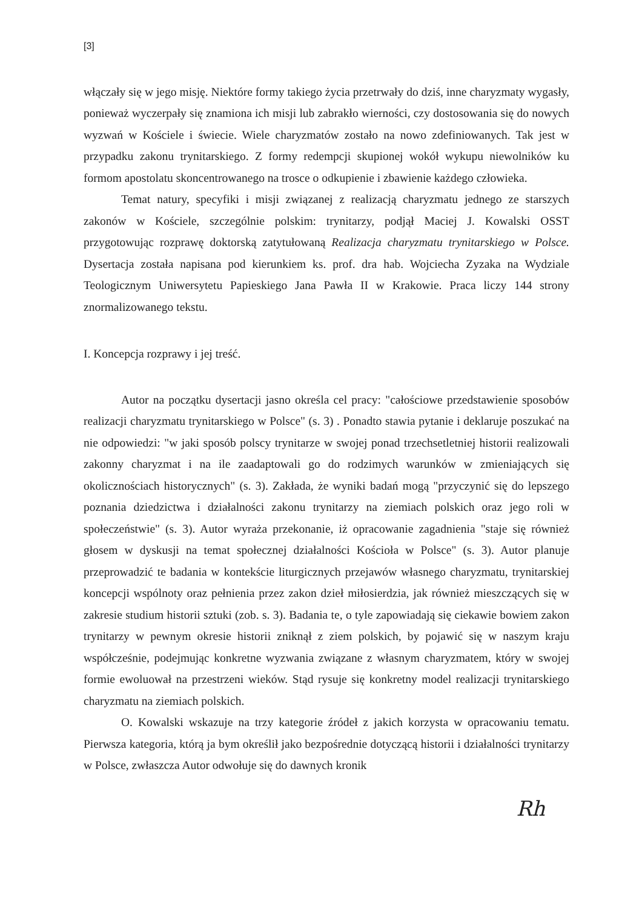[3]
włączały się w jego misję. Niektóre formy takiego życia przetrwały do dziś, inne charyzmaty wygasły, ponieważ wyczerpały się znamiona ich misji lub zabrakło wierności, czy dostosowania się do nowych wyzwań w Kościele i świecie. Wiele charyzmatów zostało na nowo zdefiniowanych. Tak jest w przypadku zakonu trynitarskiego. Z formy redempcji skupionej wokół wykupu niewolników ku formom apostolatu skoncentrowanego na trosce o odkupienie i zbawienie każdego człowieka.
Temat natury, specyfiki i misji związanej z realizacją charyzmatu jednego ze starszych zakonów w Kościele, szczególnie polskim: trynitarzy, podjął Maciej J. Kowalski OSST przygotowując rozprawę doktorską zatytułowaną Realizacja charyzmatu trynitarskiego w Polsce. Dysertacja została napisana pod kierunkiem ks. prof. dra hab. Wojciecha Zyzaka na Wydziale Teologicznym Uniwersytetu Papieskiego Jana Pawła II w Krakowie. Praca liczy 144 strony znormalizowanego tekstu.
I. Koncepcja rozprawy i jej treść.
Autor na początku dysertacji jasno określa cel pracy: "całościowe przedstawienie sposobów realizacji charyzmatu trynitarskiego w Polsce" (s. 3) . Ponadto stawia pytanie i deklaruje poszukać na nie odpowiedzi: "w jaki sposób polscy trynitarze w swojej ponad trzechsetletniej historii realizowali zakonny charyzmat i na ile zaadaptowali go do rodzimych warunków w zmieniających się okolicznościach historycznych" (s. 3). Zakłada, że wyniki badań mogą "przyczynić się do lepszego poznania dziedzictwa i działalności zakonu trynitarzy na ziemiach polskich oraz jego roli w społeczeństwie" (s. 3). Autor wyraża przekonanie, iż opracowanie zagadnienia "staje się również głosem w dyskusji na temat społecznej działalności Kościoła w Polsce" (s. 3). Autor planuje przeprowadzić te badania w kontekście liturgicznych przejawów własnego charyzmatu, trynitarskiej koncepcji wspólnoty oraz pełnienia przez zakon dzieł miłosierdzia, jak również mieszczących się w zakresie studium historii sztuki (zob. s. 3). Badania te, o tyle zapowiadają się ciekawie bowiem zakon trynitarzy w pewnym okresie historii zniknął z ziem polskich, by pojawić się w naszym kraju współcześnie, podejmując konkretne wyzwania związane z własnym charyzmatem, który w swojej formie ewoluował na przestrzeni wieków. Stąd rysuje się konkretny model realizacji trynitarskiego charyzmatu na ziemiach polskich.
O. Kowalski wskazuje na trzy kategorie źródeł z jakich korzysta w opracowaniu tematu. Pierwsza kategoria, którą ja bym określił jako bezpośrednie dotyczącą historii i działalności trynitarzy w Polsce, zwłaszcza Autor odwołuje się do dawnych kronik
Rh